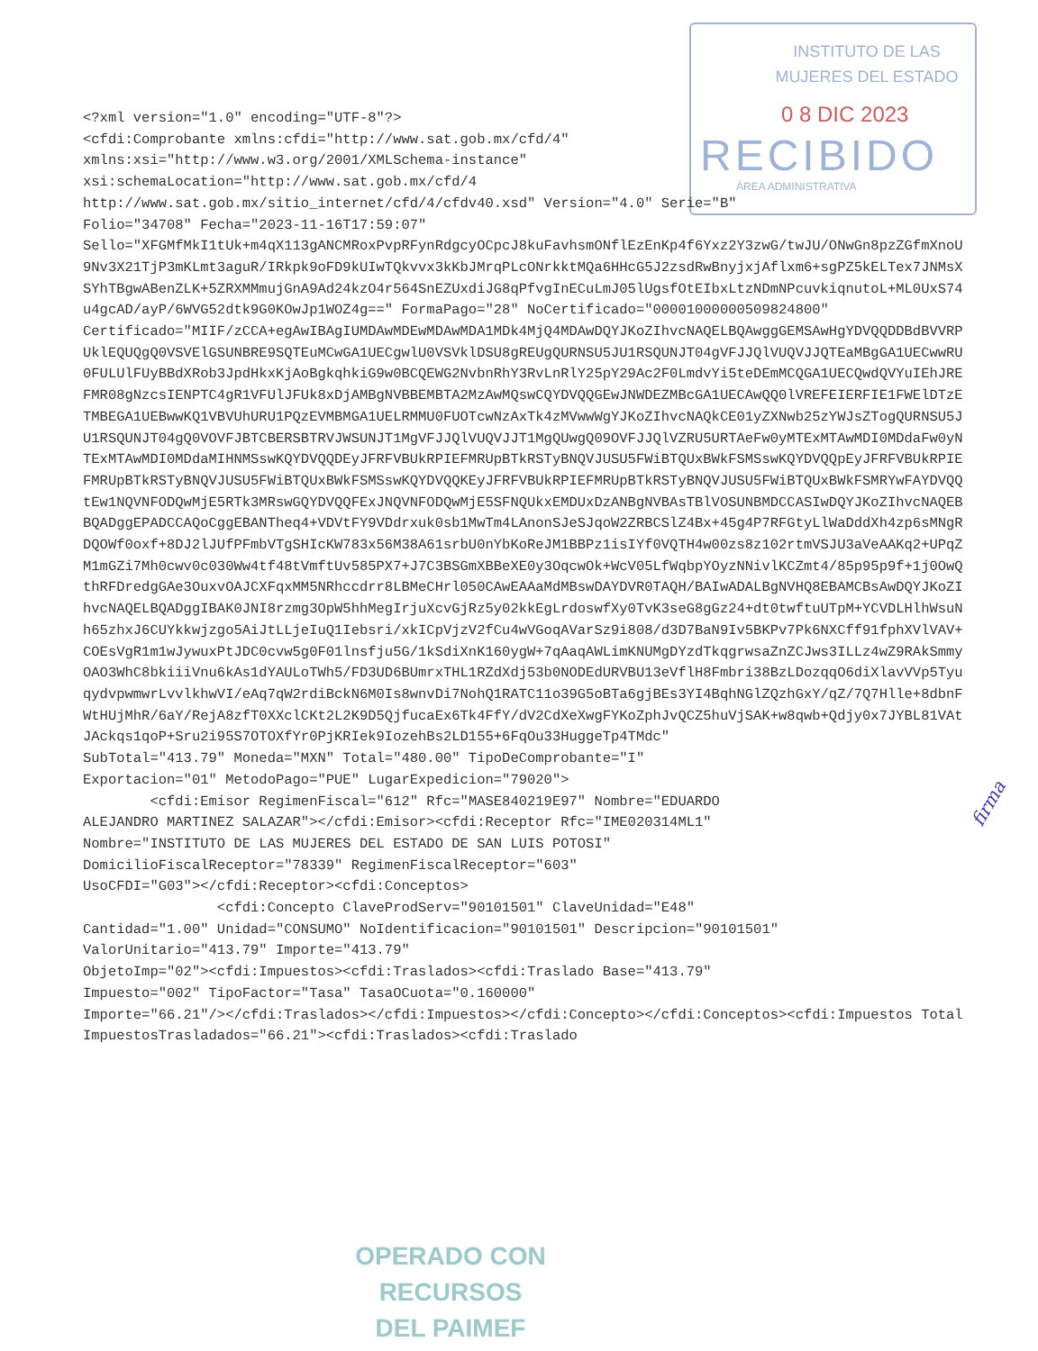INSTITUTO DE LAS MUJERES DEL ESTADO
0 8 DIC 2023
RECIBIDO
ÁREA ADMINISTRATIVA
<?xml version="1.0" encoding="UTF-8"?> <cfdi:Comprobante xmlns:cfdi="http://www.sat.gob.mx/cfd/4" xmlns:xsi="http://www.w3.org/2001/XMLSchema-instance" xsi:schemaLocation="http://www.sat.gob.mx/cfd/4 http://www.sat.gob.mx/sitio_internet/cfd/4/cfdv40.xsd" Version="4.0" Serie="B" Folio="34708" Fecha="2023-11-16T17:59:07" Sello="XFGMfMkI1tUk+m4qX113gANCMRoxPvpRFynRdgcyOCpcJ8kuFavhsmONflEzEnKp4f6Yxz2Y3zwG/twJU/ONwGn8pzZGfmXnoU9Nv3X21TjP3mKLmt3aguR/IRkpk9oFD9kUIwTQkvvx3kKbJMrqPLcONrkktMQa6HHcG5J2zsdRwBnyjxjAflxm6+sgPZ5kELTex7JNMsXSYhTBgwABenZLK+5ZRXMMmujGnA9Ad24kzO4r564SnEZUxdiJG8qPfvgInECuLmJ05lUgsfOtEIbxLtzNDmNPcuvkiqnutoL+ML0UxS74u4gcAD/ayP/6WVG52dtk9G0KOwJp1WOZ4g==" FormaPago="28" NoCertificado="00001000000509824800" Certificado="MIIF/zCCA+egAwIBAgIUMDAwMDEwMDAwMDA1MDk4MjQ4MDAwDQYJKoZIhvcNAQELBQAwggGEMSAwHgYDVQQDDBdBVVRPUklEQUQgQ0VSVElGSUNBRE9SQTEuMCwGA1UECgwlU0VSVklDSU8gREUgQURNSU5JU1RSQUNJT04gVFJJQlVUQVJJQTEaMBgGA1UECwwRU0FULUlFUyBBdXRob3JpdHkxKjAoBgkqhkiG9w0BCQEWG2NvbnRhY3RvLnRlY25pY29Ac2F0LmdvYi5teDEmMCQGA1UECQwdQVYuIEhJREFMR08gNzcsIENPTC4gR1VFUlJFUk8xDjAMBgNVBBEMBTA2MzAwMQswCQYDVQQGEwJNWDEZMBcGA1UECAwQQ0lVREFEIERFIE1FWElDTzETMBEGA1UEBwwKQ1VBVUhURU1PQzEVMBMGA1UELRMMU0FUOTcwNzAxTk4zMVwwWgYJKoZIhvcNAQkCE01yZXNwb25zYWJsZTogQURNSU5JU1RSQUNJT04gQ0VOVFJBTCBERSBTRVJWSUNJT1MgVFJJQlVUQVJJT1MgQUwgQ09OVFJJQlVZRU5URTAeFw0yMTExMTAwMDI0MDdaFw0yNTExMTAwMDI0MDdaMIHNMSswKQYDVQQDEyJFRFVBUkRPIEFMRUpBTkRSTyBNQVJUSU5FWiBTQUxBWkFSMSswKQYDVQQpEyJFRFVBUkRPIEFMRUpBTkRSTyBNQVJUSU5FWiBTQUxBWkFSMSswKQYDVQQKEyJFRFVBUkRPIEFMRUpBTkRSTyBNQVJUSU5FWiBTQUxBWkFSMRYwFAYDVQQtEw1NQVNFODQwMjE5RTk3MRswGQYDVQQFExJNQVNFODQwMjE5SFNQUkxEMDUxDzANBgNVBAsTBlVOSUNBMDCCASIwDQYJKoZIhvcNAQEBBQADggEPADCCAQoCggEBANTheq4+VDVtFY9VDdrxuk0sb1MwTm4LAnonSJeSJqoW2ZRBCSlZ4Bx+45g4P7RFGtyLlWaDddXh4zp6sMNgRDQOWf0oxf+8DJ2lJUfPFmbVTgSHIcKW783x56M38A61srbU0nYbKoReJM1BBPz1isIYf0VQTH4w00zs8z102rtmVSJU3aVeAAKq2+UPqZM1mGZi7Mh0cwv0c030Ww4tf48tVmftUv585PX7+J7C3BSGmXBBeXE0y3OqcwOk+WcV05LfWqbpYOyzNNivlKCZmt4/85p95p9f+1j0OwQthRFDredgGAe3OuxvOAJCXFqxMM5NRhccdrr8LBMeCHrl050CAwEAAaMdMBswDAYDVR0TAQH/BAIwADALBgNVHQ8EBAMCBsAwDQYJKoZIhvcNAQELBQADggIBAK0JNI8rzmg3OpW5hhMegIrjuXcvGjRz5y02kkEgLrdoswfXy0TvK3seG8gGz24+dt0twftuUTpM+YCVDLHlhWsuNh65zhxJ6CUYkkwjzgo5AiJtLLjeIuQ1Iebsri/xkICpVjzV2fCu4wVGoqAVarSz9i808/d3D7BaN9Iv5BKPv7Pk6NXCff91fphXVlVAV+COEsVgR1m1wJywuxPtJDC0cvw5g0F01lnsfju5G/1kSdiXnK160ygW+7qAaqAWLimKNUMgDYzdTkqgrwsaZnZCJws3ILLz4wZ9RAkSmmyOAO3WhC8bkiiiVnu6kAs1dYAULoTWh5/FD3UD6BUmrxTHL1RZdXdj53b0NODEdURVBU13eVflH8Fmbri38BzLDozqqO6diXlavVVp5TyuqydvpwmwrLvvlkhwVI/eAq7qW2rdiBckN6M0Is8wnvDi7NohQ1RATC11o39G5oBTa6gjBEs3YI4BqhNGlZQzhGxY/qZ/7Q7Hlle+8dbnFWtHUjMhR/6aY/RejA8zfT0XXclCKt2L2K9D5QjfucaEx6Tk4FfY/dV2CdXeXwgFYKoZphJvQCZ5huVjSAK+w8qwb+Qdjy0x7JYBL81VAtJAckqs1qoP+Sru2i95S7OTOXfYr0PjKRIek9IozehBs2LD155+6FqOu33HuggeTp4TMdc" SubTotal="413.79" Moneda="MXN" Total="480.00" TipoDeComprobante="I" Exportacion="01" MetodoPago="PUE" LugarExpedicion="79020"> <cfdi:Emisor RegimenFiscal="612" Rfc="MASE840219E97" Nombre="EDUARDO ALEJANDRO MARTINEZ SALAZAR"></cfdi:Emisor><cfdi:Receptor Rfc="IME020314ML1" Nombre="INSTITUTO DE LAS MUJERES DEL ESTADO DE SAN LUIS POTOSI" DomicilioFiscalReceptor="78339" RegimenFiscalReceptor="603" UsoCFDI="G03"></cfdi:Receptor><cfdi:Conceptos> <cfdi:Concepto ClaveProdServ="90101501" ClaveUnidad="E48" Cantidad="1.00" Unidad="CONSUMO" NoIdentificacion="90101501" Descripcion="90101501" ValorUnitario="413.79" Importe="413.79" ObjetoImp="02"><cfdi:Impuestos><cfdi:Traslados><cfdi:Traslado Base="413.79" Impuesto="002" TipoFactor="Tasa" TasaOCuota="0.160000" Importe="66.21"/></cfdi:Traslados></cfdi:Impuestos></cfdi:Concepto></cfdi:Conceptos><cfdi:Impuestos TotalImpuestosTrasladados="66.21"><cfdi:Traslados><cfdi:Traslado
firma
OPERADO CON RECURSOS
DEL PAIMEF